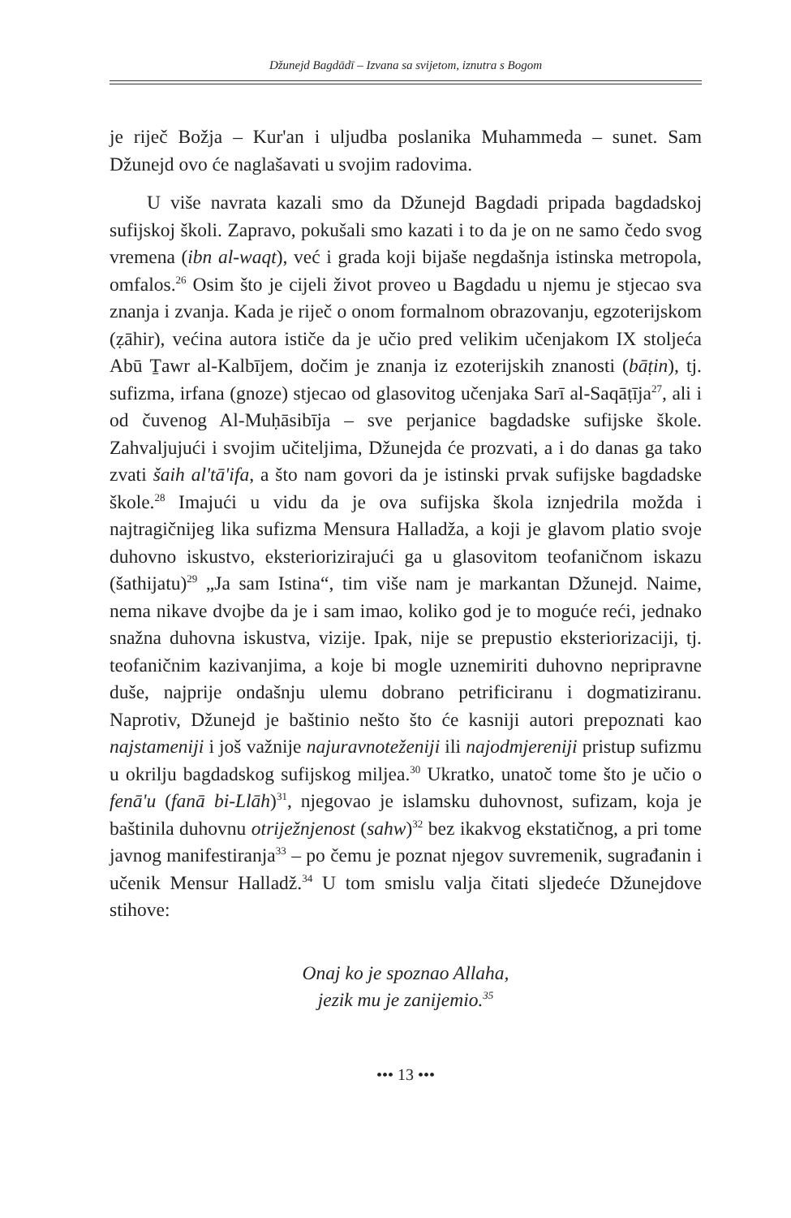Džunejd Bagdādī – Izvana sa svijetom, iznutra s Bogom
je riječ Božja – Kur'an i uljudba poslanika Muhammeda – sunet. Sam Džunejd ovo će naglašavati u svojim radovima.
U više navrata kazali smo da Džunejd Bagdadi pripada bagdadskoj sufijskoj školi. Zapravo, pokušali smo kazati i to da je on ne samo čedo svog vremena (ibn al-waqt), već i grada koji bijaše negdašnja istinska metropola, omfalos.<sup>26</sup> Osim što je cijeli život proveo u Bagdadu u njemu je stjecao sva znanja i zvanja. Kada je riječ o onom formalnom obrazovanju, egzoterijskom (ẓāhir), većina autora ističe da je učio pred velikim učenjakom IX stoljeća Abū Ṯawr al-Kalbījem, dočim je znanja iz ezoterijskih znanosti (bāṭin), tj. sufizma, irfana (gnoze) stjecao od glasovitog učenjaka Sarī al-Saqāṭīja<sup>27</sup>, ali i od čuvenog Al-Muḥāsibīja – sve perjanice bagdadske sufijske škole. Zahvaljujući i svojim učiteljima, Džunejda će prozvati, a i do danas ga tako zvati šaih al'tā'ifa, a što nam govori da je istinski prvak sufijske bagdadske škole.<sup>28</sup> Imajući u vidu da je ova sufijska škola iznjedrila možda i najtragičnijeg lika sufizma Mensura Halladža, a koji je glavom platio svoje duhovno iskustvo, eksteriorizirajući ga u glasovitom teofaničnom iskazu (šathijatu)<sup>29</sup> „Ja sam Istina“, tim više nam je markantan Džunejd. Naime, nema nikave dvojbe da je i sam imao, koliko god je to moguće reći, jednako snažna duhovna iskustva, vizije. Ipak, nije se prepustio eksteriorizaciji, tj. teofaničnim kazivanjima, a koje bi mogle uznemiriti duhovno nepripravne duše, najprije ondašnju ulemu dobrano petrificiranu i dogmatiziranu. Naprotiv, Džunejd je baštinio nešto što će kasniji autori prepoznati kao najstameniji i još važnije najuravnoteženiji ili najodmjereniji pristup sufizmu u okrilju bagdadskog sufijskog miljea.<sup>30</sup> Ukratko, unatoč tome što je učio o fenā'u (fanā bi-Llāh)<sup>31</sup>, njegovao je islamsku duhovnost, sufizam, koja je baštinila duhovnu otriježnjenost (sahw)<sup>32</sup> bez ikakvog ekstatičnog, a pri tome javnog manifestiranja<sup>33</sup> – po čemu je poznat njegov suvremenik, sugrađanin i učenik Mensur Halladž.<sup>34</sup> U tom smislu valja čitati sljedeće Džunejdove stihove:
Onaj ko je spoznao Allaha,
jezik mu je zanijemio.<sup>35</sup>
••• 13 •••